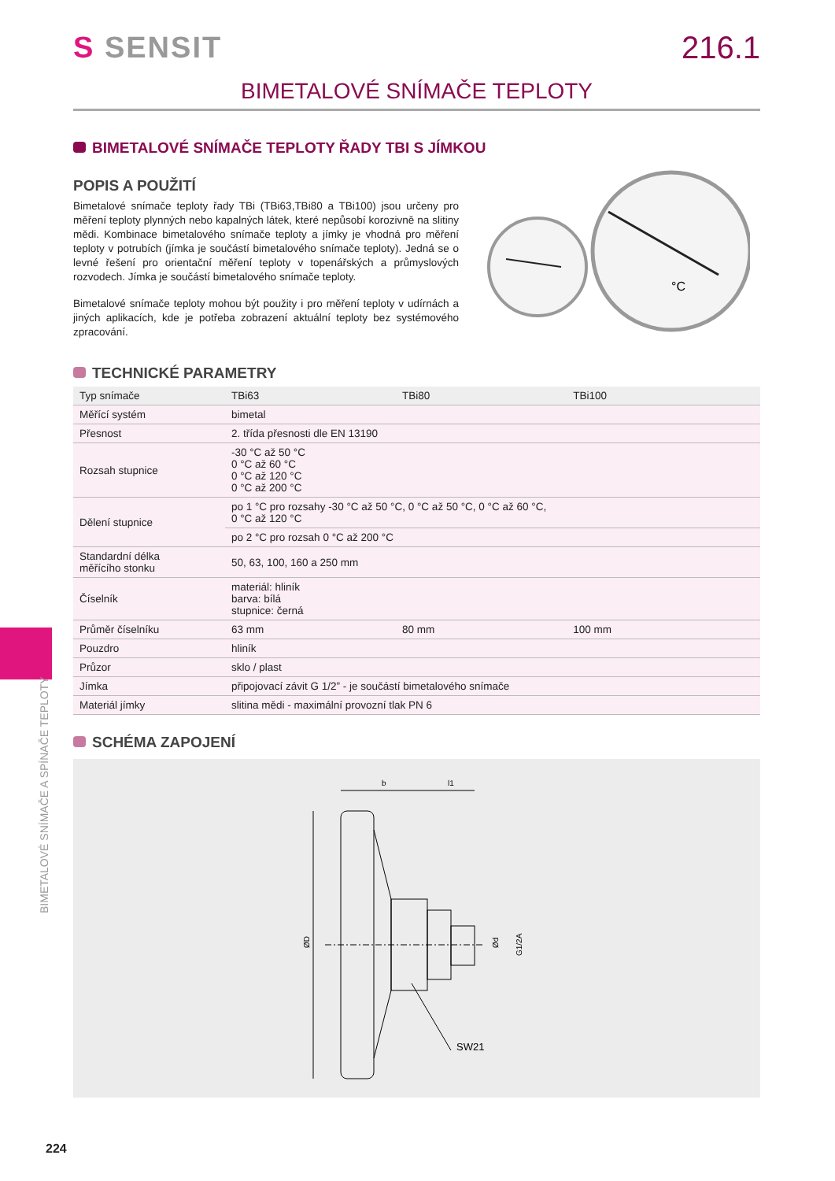S SENSIT 216.1
BIMETALOVÉ SNÍMAČE TEPLOTY
BIMETALOVÉ SNÍMAČE TEPLOTY ŘADY TBI S JÍMKOU
POPIS A POUŽITÍ
Bimetalové snímače teploty řady TBi (TBi63,TBi80 a TBi100) jsou určeny pro měření teploty plynných nebo kapalných látek, které nepůsobí korozivně na slitiny mědi. Kombinace bimetalového snímače teploty a jímky je vhodná pro měření teploty v potrubích (jímka je součástí bimetalového snímače teploty). Jedná se o levné řešení pro orientační měření teploty v topenářských a průmyslových rozvodech. Jímka je součástí bimetalového snímače teploty.
Bimetalové snímače teploty mohou být použity i pro měření teploty v udírnách a jiných aplikacích, kde je potřeba zobrazení aktuální teploty bez systémového zpracování.
°C
TECHNICKÉ PARAMETRY
| Typ snímače | TBi63 | TBi80 | TBi100 |
| --- | --- | --- | --- |
| Měřící systém | bimetal | | |
| Přesnost | 2. třída přesnosti dle EN 13190 | | |
| Rozsah stupnice | -30 °C až 50 °C 0 °C až 60 °C 0 °C až 120 °C 0 °C až 200 °C | | |
| Dělení stupnice | po 1 °C pro rozsahy -30 °C až 50 °C, 0 °C až 50 °C, 0 °C až 60 °C, 0 °C až 120 °C | | |
| | po 2 °C pro rozsah 0 °C až 200 °C | | |
| Standardní délka měřícího stonku | 50, 63, 100, 160 a 250 mm | | |
| Číselník | materiál: hliník barva: bílá stupnice: černá | | |
| Průměr číselníku | 63 mm | 80 mm | 100 mm |
| Pouzdro | hliník | | |
| Průzor | sklo / plast | | |
| Jímka | připojovací závit G 1/2” - je součástí bimetalového snímače | | |
| Materiál jímky | slitina mědi - maximální provozní tlak PN 6 | | |
SCHÉMA ZAPOJENÍ
b
l1
ØD
Ød
G1/2A
SW21
BIMETALOVÉ SNÍMAČE A SPÍNAČE TEPLOTY
224